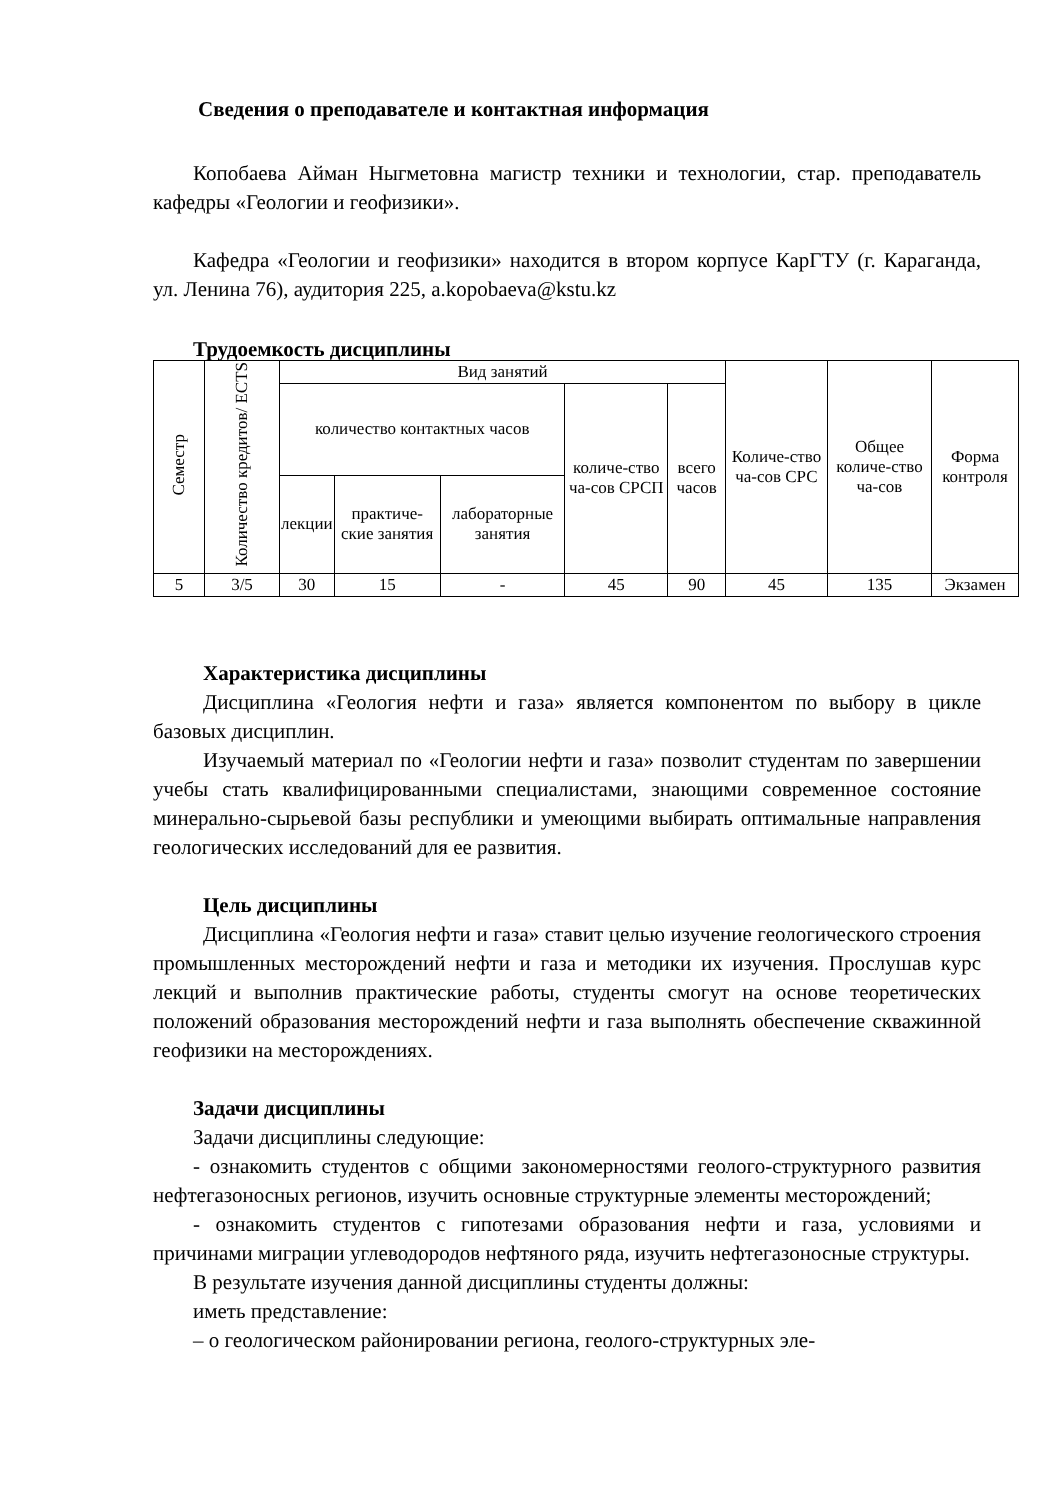Сведения о преподавателе и контактная информация
Копобаева Айман Ныгметовна магистр техники и технологии, стар. преподаватель кафедры «Геологии и геофизики».
Кафедра «Геологии и геофизики» находится в втором корпусе КарГТУ (г. Караганда, ул. Ленина 76), аудитория 225, a.kopobaeva@kstu.kz
Трудоемкость дисциплины
| Семестр | Количество кредитов/ ECTS | Вид занятий | | | | | Количе-ство ча-сов СРС | Общее количе-ство ча-сов | Форма контроля |
| --- | --- | --- | --- | --- | --- | --- | --- | --- | --- |
| | | количество контактных часов | | | количе-ство ча-сов СРСП | всего часов | | | |
| | | лекции | практиче-ские занятия | лабораторные занятия | | | | | |
| 5 | 3/5 | 30 | 15 | - | 45 | 90 | 45 | 135 | Экзамен |
Характеристика дисциплины
Дисциплина «Геология нефти и газа» является компонентом по выбору в цикле базовых дисциплин.
Изучаемый материал по «Геологии нефти и газа» позволит студентам по завершении учебы стать квалифицированными специалистами, знающими современное состояние минерально-сырьевой базы республики и умеющими выбирать оптимальные направления геологических исследований для ее развития.
Цель дисциплины
Дисциплина «Геология нефти и газа» ставит целью изучение геологического строения промышленных месторождений нефти и газа и методики их изучения. Прослушав курс лекций и выполнив практические работы, студенты смогут на основе теоретических положений образования месторождений нефти и газа выполнять обеспечение скважинной геофизики на месторождениях.
Задачи дисциплины
Задачи дисциплины следующие:
- ознакомить студентов с общими закономерностями геолого-структурного развития нефтегазоносных регионов, изучить основные структурные элементы месторождений;
- ознакомить студентов с гипотезами образования нефти и газа, условиями и причинами миграции углеводородов нефтяного ряда, изучить нефтегазоносные структуры.
В результате изучения данной дисциплины студенты должны:
иметь представление:
– о геологическом районировании региона, геолого-структурных эле-